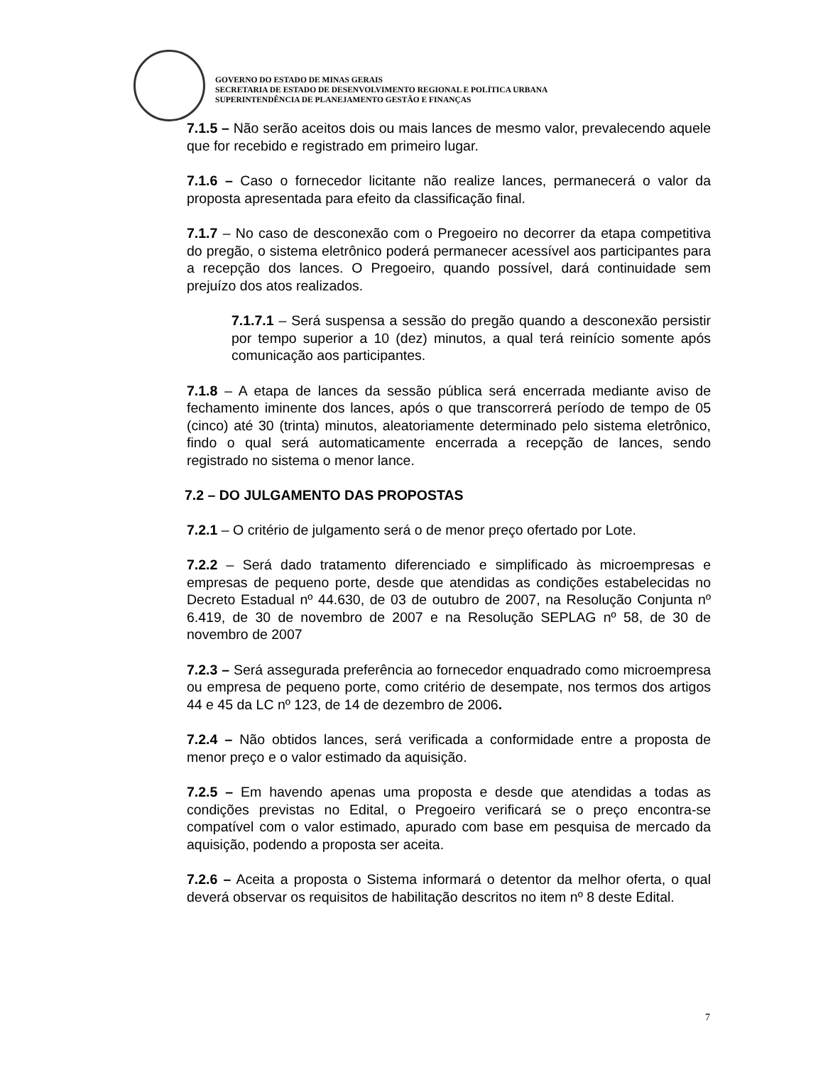GOVERNO DO ESTADO DE MINAS GERAIS
SECRETARIA DE ESTADO DE DESENVOLVIMENTO REGIONAL E POLÍTICA URBANA
SUPERINTENDÊNCIA DE PLANEJAMENTO GESTÃO E FINANÇAS
7.1.5 – Não serão aceitos dois ou mais lances de mesmo valor, prevalecendo aquele que for recebido e registrado em primeiro lugar.
7.1.6 – Caso o fornecedor licitante não realize lances, permanecerá o valor da proposta apresentada para efeito da classificação final.
7.1.7 – No caso de desconexão com o Pregoeiro no decorrer da etapa competitiva do pregão, o sistema eletrônico poderá permanecer acessível aos participantes para a recepção dos lances. O Pregoeiro, quando possível, dará continuidade sem prejuízo dos atos realizados.
7.1.7.1 – Será suspensa a sessão do pregão quando a desconexão persistir por tempo superior a 10 (dez) minutos, a qual terá reinício somente após comunicação aos participantes.
7.1.8 – A etapa de lances da sessão pública será encerrada mediante aviso de fechamento iminente dos lances, após o que transcorrerá período de tempo de 05 (cinco) até 30 (trinta) minutos, aleatoriamente determinado pelo sistema eletrônico, findo o qual será automaticamente encerrada a recepção de lances, sendo registrado no sistema o menor lance.
7.2 – DO JULGAMENTO DAS PROPOSTAS
7.2.1 – O critério de julgamento será o de menor preço ofertado por Lote.
7.2.2 – Será dado tratamento diferenciado e simplificado às microempresas e empresas de pequeno porte, desde que atendidas as condições estabelecidas no Decreto Estadual nº 44.630, de 03 de outubro de 2007, na Resolução Conjunta nº 6.419, de 30 de novembro de 2007 e na Resolução SEPLAG nº 58, de 30 de novembro de 2007
7.2.3 – Será assegurada preferência ao fornecedor enquadrado como microempresa ou empresa de pequeno porte, como critério de desempate, nos termos dos artigos 44 e 45 da LC nº 123, de 14 de dezembro de 2006.
7.2.4 – Não obtidos lances, será verificada a conformidade entre a proposta de menor preço e o valor estimado da aquisição.
7.2.5 – Em havendo apenas uma proposta e desde que atendidas a todas as condições previstas no Edital, o Pregoeiro verificará se o preço encontra-se compatível com o valor estimado, apurado com base em pesquisa de mercado da aquisição, podendo a proposta ser aceita.
7.2.6 – Aceita a proposta o Sistema informará o detentor da melhor oferta, o qual deverá observar os requisitos de habilitação descritos no item nº 8 deste Edital.
7